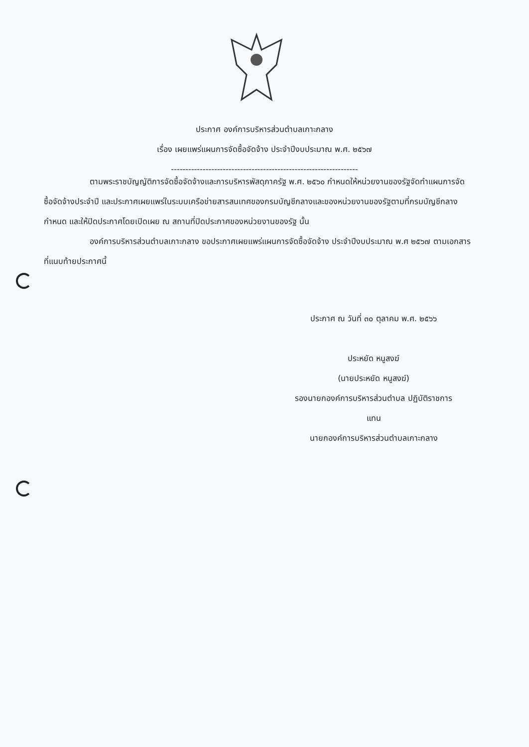ประกาศ องค์การบริหารส่วนตำบลเกาะกลาง
เรื่อง เผยแพร่แผนการจัดซื้อจัดจ้าง ประจำปีงบประมาณ พ.ศ. ๒๕๖๗
-----------------------------------------------------------------
ตามพระราชบัญญัติการจัดซื้อจัดจ้างและการบริหารพัสดุภาครัฐ พ.ศ. ๒๕๖๐ กำหนดให้หน่วยงานของรัฐจัดทำแผนการจัดซื้อจัดจ้างประจำปี และประกาศเผยแพร่ในระบบเครือข่ายสารสนเทศของกรมบัญชีกลางและของหน่วยงานของรัฐตามที่กรมบัญชีกลางกำหนด และให้ปิดประกาศโดยเปิดเผย ณ สถานที่ปิดประกาศของหน่วยงานของรัฐ นั้น
องค์การบริหารส่วนตำบลเกาะกลาง ขอประกาศเผยแพร่แผนการจัดซื้อจัดจ้าง ประจำปีงบประมาณ พ.ศ ๒๕๖๗ ตามเอกสารที่แนบท้ายประกาศนี้
ประกาศ ณ วันที่ ๓๐ ตุลาคม พ.ศ. ๒๕๖๖
ประหยัด หนูสงฆ์
(นายประหยัด หนูสงฆ์)
รองนายกองค์การบริหารส่วนตำบล ปฏิบัติราชการ
แทน
นายกองค์การบริหารส่วนตำบลเกาะกลาง